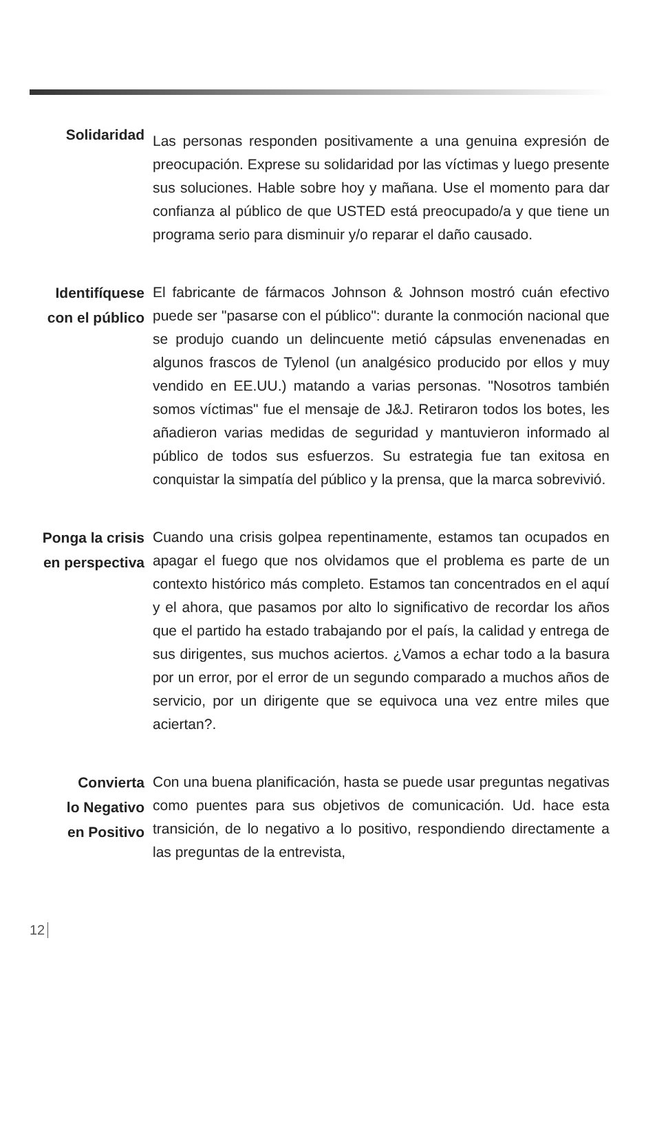Solidaridad
Las personas responden positivamente a una genuina expresión de preocupación. Exprese su solidaridad por las víctimas y luego presente sus soluciones. Hable sobre hoy y mañana. Use el momento para dar confianza al público de que USTED está preocupado/a y que tiene un programa serio para disminuir y/o reparar el daño causado.
Identifíquese con el público
El fabricante de fármacos Johnson & Johnson mostró cuán efectivo puede ser "pasarse con el público": durante la conmoción nacional que se produjo cuando un delincuente metió cápsulas envenenadas en algunos frascos de Tylenol (un analgésico producido por ellos y muy vendido en EE.UU.) matando a varias personas. "Nosotros también somos víctimas" fue el mensaje de J&J. Retiraron todos los botes, les añadieron varias medidas de seguridad y mantuvieron informado al público de todos sus esfuerzos. Su estrategia fue tan exitosa en conquistar la simpatía del público y la prensa, que la marca sobrevivió.
Ponga la crisis en perspectiva
Cuando una crisis golpea repentinamente, estamos tan ocupados en apagar el fuego que nos olvidamos que el problema es parte de un contexto histórico más completo. Estamos tan concentrados en el aquí y el ahora, que pasamos por alto lo significativo de recordar los años que el partido ha estado trabajando por el país, la calidad y entrega de sus dirigentes, sus muchos aciertos. ¿Vamos a echar todo a la basura por un error, por el error de un segundo comparado a muchos años de servicio, por un dirigente que se equivoca una vez entre miles que aciertan?.
Convierta
lo Negativo
en Positivo
Con una buena planificación, hasta se puede usar preguntas negativas como puentes para sus objetivos de comunicación. Ud. hace esta transición, de lo negativo a lo positivo, respondiendo directamente a las preguntas de la entrevista,
12